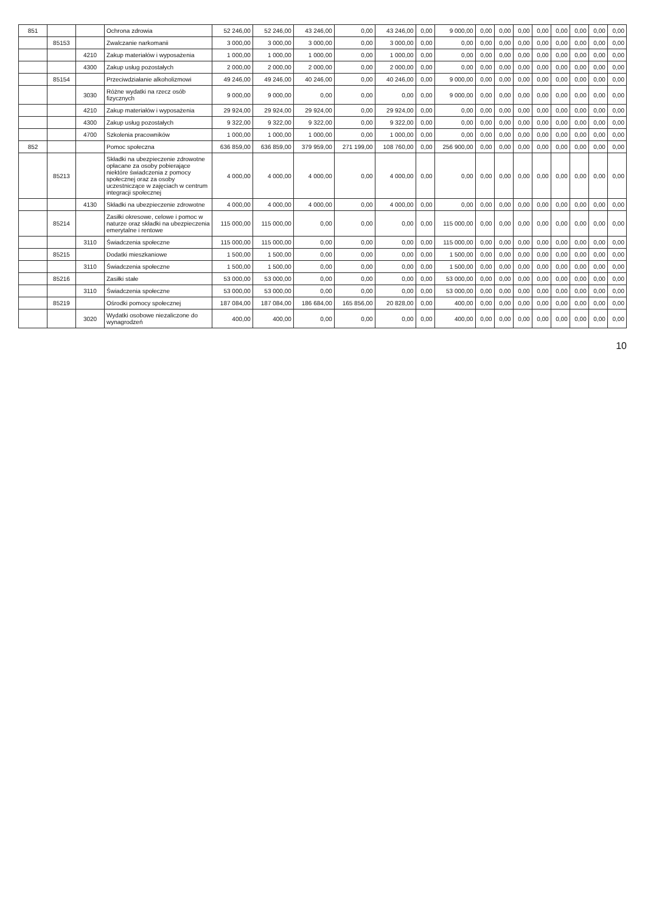| 851 | | | Ochrona zdrowia | 52 246,00 | 52 246,00 | 43 246,00 | 0,00 | 43 246,00 | 0,00 | 9 000,00 | 0,00 | 0,00 | 0,00 | 0,00 | 0,00 | 0,00 | 0,00 | 0,00 |
| | 85153 | | Zwalczanie narkomanii | 3 000,00 | 3 000,00 | 3 000,00 | 0,00 | 3 000,00 | 0,00 | 0,00 | 0,00 | 0,00 | 0,00 | 0,00 | 0,00 | 0,00 | 0,00 | 0,00 |
| | | 4210 | Zakup materiałów i wyposażenia | 1 000,00 | 1 000,00 | 1 000,00 | 0,00 | 1 000,00 | 0,00 | 0,00 | 0,00 | 0,00 | 0,00 | 0,00 | 0,00 | 0,00 | 0,00 | 0,00 |
| | | 4300 | Zakup usług pozostałych | 2 000,00 | 2 000,00 | 2 000,00 | 0,00 | 2 000,00 | 0,00 | 0,00 | 0,00 | 0,00 | 0,00 | 0,00 | 0,00 | 0,00 | 0,00 | 0,00 |
| | 85154 | | Przeciwdziałanie alkoholizmowi | 49 246,00 | 49 246,00 | 40 246,00 | 0,00 | 40 246,00 | 0,00 | 9 000,00 | 0,00 | 0,00 | 0,00 | 0,00 | 0,00 | 0,00 | 0,00 | 0,00 |
| | | 3030 | Różne wydatki na rzecz osób fizycznych | 9 000,00 | 9 000,00 | 0,00 | 0,00 | 0,00 | 0,00 | 9 000,00 | 0,00 | 0,00 | 0,00 | 0,00 | 0,00 | 0,00 | 0,00 | 0,00 |
| | | 4210 | Zakup materiałów i wyposażenia | 29 924,00 | 29 924,00 | 29 924,00 | 0,00 | 29 924,00 | 0,00 | 0,00 | 0,00 | 0,00 | 0,00 | 0,00 | 0,00 | 0,00 | 0,00 | 0,00 |
| | | 4300 | Zakup usług pozostałych | 9 322,00 | 9 322,00 | 9 322,00 | 0,00 | 9 322,00 | 0,00 | 0,00 | 0,00 | 0,00 | 0,00 | 0,00 | 0,00 | 0,00 | 0,00 | 0,00 |
| | | 4700 | Szkolenia pracowników | 1 000,00 | 1 000,00 | 1 000,00 | 0,00 | 1 000,00 | 0,00 | 0,00 | 0,00 | 0,00 | 0,00 | 0,00 | 0,00 | 0,00 | 0,00 | 0,00 |
| 852 | | | Pomoc społeczna | 636 859,00 | 636 859,00 | 379 959,00 | 271 199,00 | 108 760,00 | 0,00 | 256 900,00 | 0,00 | 0,00 | 0,00 | 0,00 | 0,00 | 0,00 | 0,00 | 0,00 |
| | 85213 | | Składki na ubezpieczenie zdrowotne opłacane za osoby pobierające niektóre świadczenia z pomocy społecznej oraz za osoby uczestniczące w zajęciach w centrum integracji społecznej | 4 000,00 | 4 000,00 | 4 000,00 | 0,00 | 4 000,00 | 0,00 | 0,00 | 0,00 | 0,00 | 0,00 | 0,00 | 0,00 | 0,00 | 0,00 | 0,00 |
| | | 4130 | Składki na ubezpieczenie zdrowotne | 4 000,00 | 4 000,00 | 4 000,00 | 0,00 | 4 000,00 | 0,00 | 0,00 | 0,00 | 0,00 | 0,00 | 0,00 | 0,00 | 0,00 | 0,00 | 0,00 |
| | 85214 | | Zasiłki okresowe, celowe i pomoc w naturze oraz składki na ubezpieczenia emerytalne i rentowe | 115 000,00 | 115 000,00 | 0,00 | 0,00 | 0,00 | 0,00 | 115 000,00 | 0,00 | 0,00 | 0,00 | 0,00 | 0,00 | 0,00 | 0,00 | 0,00 |
| | | 3110 | Świadczenia społeczne | 115 000,00 | 115 000,00 | 0,00 | 0,00 | 0,00 | 0,00 | 115 000,00 | 0,00 | 0,00 | 0,00 | 0,00 | 0,00 | 0,00 | 0,00 | 0,00 |
| | 85215 | | Dodatki mieszkaniowe | 1 500,00 | 1 500,00 | 0,00 | 0,00 | 0,00 | 0,00 | 1 500,00 | 0,00 | 0,00 | 0,00 | 0,00 | 0,00 | 0,00 | 0,00 | 0,00 |
| | | 3110 | Świadczenia społeczne | 1 500,00 | 1 500,00 | 0,00 | 0,00 | 0,00 | 0,00 | 1 500,00 | 0,00 | 0,00 | 0,00 | 0,00 | 0,00 | 0,00 | 0,00 | 0,00 |
| | 85216 | | Zasiłki stałe | 53 000,00 | 53 000,00 | 0,00 | 0,00 | 0,00 | 0,00 | 53 000,00 | 0,00 | 0,00 | 0,00 | 0,00 | 0,00 | 0,00 | 0,00 | 0,00 |
| | | 3110 | Świadczenia społeczne | 53 000,00 | 53 000,00 | 0,00 | 0,00 | 0,00 | 0,00 | 53 000,00 | 0,00 | 0,00 | 0,00 | 0,00 | 0,00 | 0,00 | 0,00 | 0,00 |
| | 85219 | | Ośrodki pomocy społecznej | 187 084,00 | 187 084,00 | 186 684,00 | 165 856,00 | 20 828,00 | 0,00 | 400,00 | 0,00 | 0,00 | 0,00 | 0,00 | 0,00 | 0,00 | 0,00 | 0,00 |
| | | 3020 | Wydatki osobowe niezaliczone do wynagrodzeń | 400,00 | 400,00 | 0,00 | 0,00 | 0,00 | 0,00 | 400,00 | 0,00 | 0,00 | 0,00 | 0,00 | 0,00 | 0,00 | 0,00 | 0,00 |
10